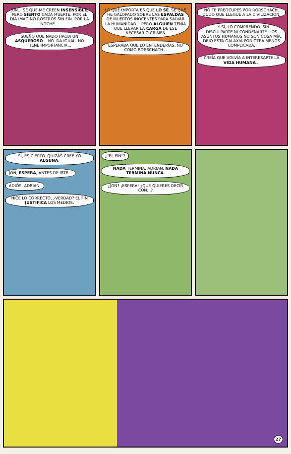JON... SÉ QUE ME CREEN INSENSIBLE, PERO SIENTO CADA MUERTE. POR EL DÍA IMAGINO ROSTROS SIN FIN. POR LA NOCHE...
SUEÑO QUE NADO HACIA UN ASQUEROSO... NO. DA IGUAL. NO TIENE IMPORTANCIA...
LO QUE IMPORTA ES QUE LO SÉ. SÉ QUE HE GALOPADO SOBRE LAS ESPALDAS DE MUERTOS INOCENTES PARA SALVAR LA HUMANIDAD... PERO ALGUIEN TENÍA QUE LLEVAR LA CARGA DE ESE NECESARIO CRIMEN
ESPERABA QUE LO ENTENDERÍAS, NO COMO RORSCHACH...
NO TE PREOCUPES POR RORSCHACH. DUDO QUE LLEGUE A LA CIVILIZACIÓN.
...Y SÍ, LO COMPRENDO. SIN DISCULPARTE NI CONDENARTE. LOS ASUNTOS HUMANOS NO SON COSA MÍA. DEJO ESTA GALAXIA POR OTRA MENOS COMPLICADA.
CREÍA QUE VOLVÍA A INTERESARTE LA VIDA HUMANA...
SÍ, ES CIERTO. QUIZÁS CREE YO ALGUNA.
JON, ESPERA, ANTES DE IRTE... ADIÓS, ADRIAN.
HICE LO CORRECTO, ¿VERDAD? EL FIN JUSTIFICA LOS MEDIOS.
¿"EL FIN"?
NADA TERMINA, ADRIAN. NADA TERMINA NUNCA.
¿JON? ¡ESPERA! ¿QUÉ QUIERES DECIR CON...?
27